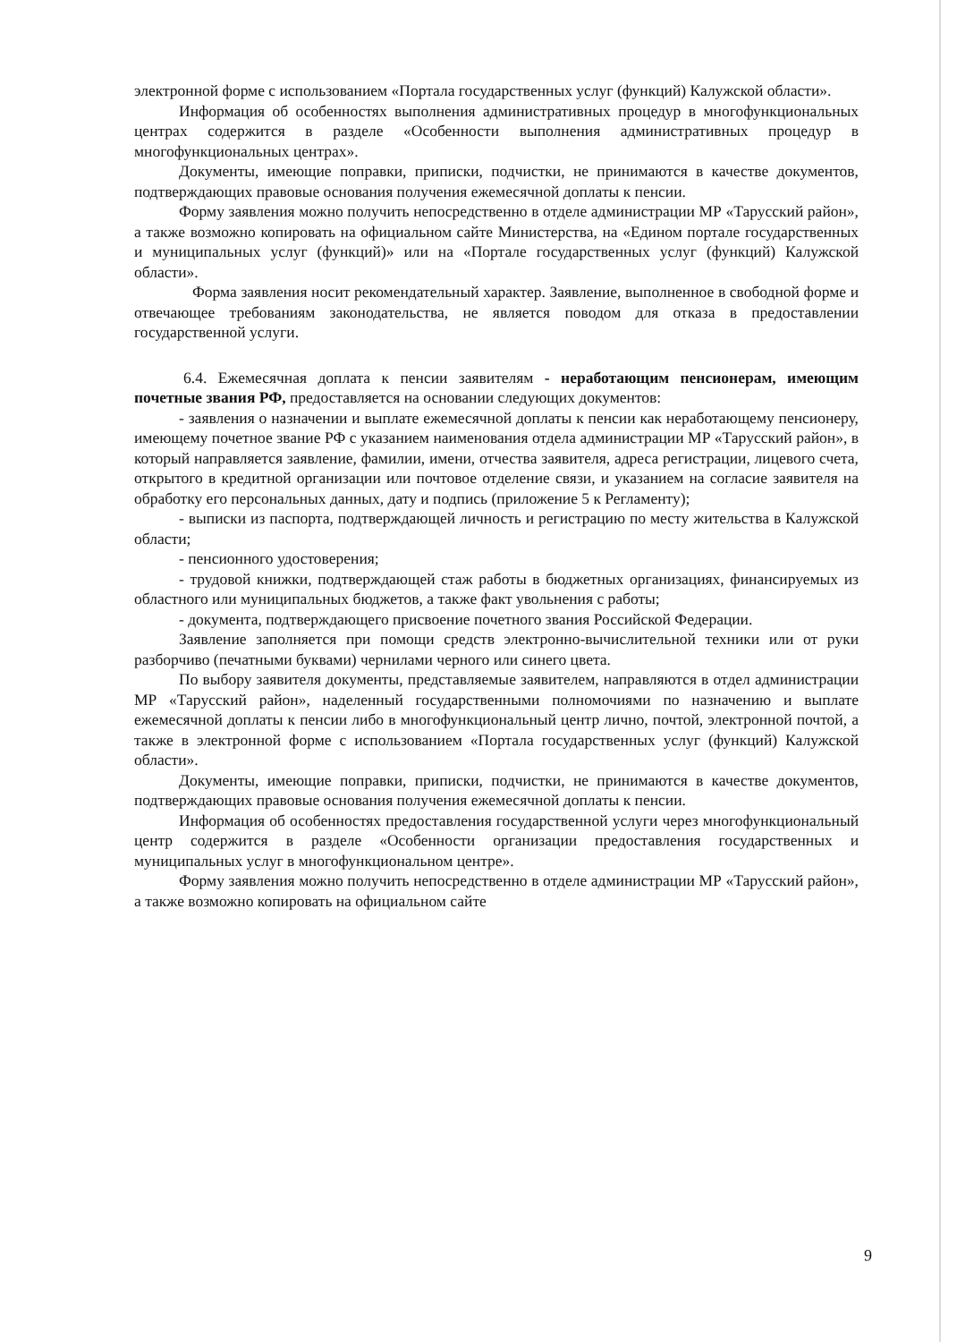электронной форме с использованием «Портала государственных услуг (функций) Калужской области».
Информация об особенностях выполнения административных процедур в многофункциональных центрах содержится в разделе «Особенности выполнения административных процедур в многофункциональных центрах».
Документы, имеющие поправки, приписки, подчистки, не принимаются в качестве документов, подтверждающих правовые основания получения ежемесячной доплаты к пенсии.
Форму заявления можно получить непосредственно в отделе администрации МР «Тарусский район», а также возможно копировать на официальном сайте Министерства, на «Едином портале государственных и муниципальных услуг (функций)» или на «Портале государственных услуг (функций) Калужской области».
Форма заявления носит рекомендательный характер. Заявление, выполненное в свободной форме и отвечающее требованиям законодательства, не является поводом для отказа в предоставлении государственной услуги.
6.4. Ежемесячная доплата к пенсии заявителям - неработающим пенсионерам, имеющим почетные звания РФ, предоставляется на основании следующих документов:
- заявления о назначении и выплате ежемесячной доплаты к пенсии как неработающему пенсионеру, имеющему почетное звание РФ с указанием наименования отдела администрации МР «Тарусский район», в который направляется заявление, фамилии, имени, отчества заявителя, адреса регистрации, лицевого счета, открытого в кредитной организации или почтовое отделение связи, и указанием на согласие заявителя на обработку его персональных данных, дату и подпись (приложение 5 к Регламенту);
- выписки из паспорта, подтверждающей личность и регистрацию по месту жительства в Калужской области;
- пенсионного удостоверения;
- трудовой книжки, подтверждающей стаж работы в бюджетных организациях, финансируемых из областного или муниципальных бюджетов, а также факт увольнения с работы;
- документа, подтверждающего присвоение почетного звания Российской Федерации.
Заявление заполняется при помощи средств электронно-вычислительной техники или от руки разборчиво (печатными буквами) чернилами черного или синего цвета.
По выбору заявителя документы, представляемые заявителем, направляются в отдел администрации МР «Тарусский район», наделенный государственными полномочиями по назначению и выплате ежемесячной доплаты к пенсии либо в многофункциональный центр лично, почтой, электронной почтой, а также в электронной форме с использованием «Портала государственных услуг (функций) Калужской области».
Документы, имеющие поправки, приписки, подчистки, не принимаются в качестве документов, подтверждающих правовые основания получения ежемесячной доплаты к пенсии.
Информация об особенностях предоставления государственной услуги через многофункциональный центр содержится в разделе «Особенности организации предоставления государственных и муниципальных услуг в многофункциональном центре».
Форму заявления можно получить непосредственно в отделе администрации МР «Тарусский район», а также возможно копировать на официальном сайте
9